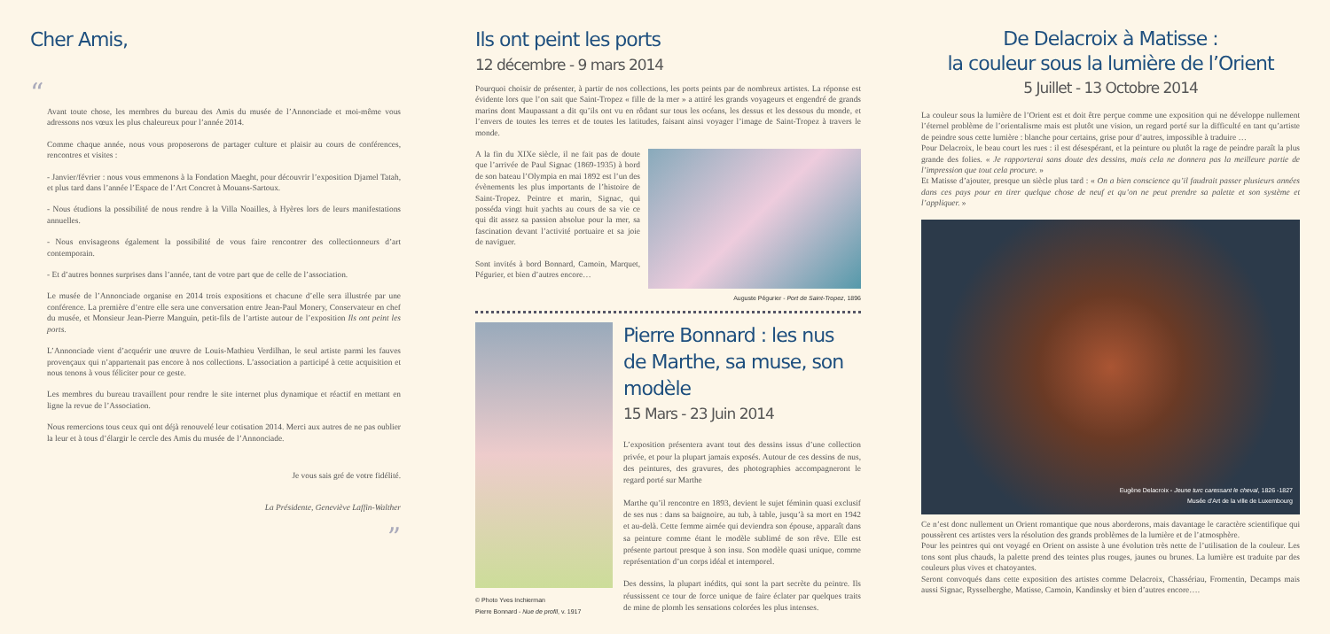Cher Amis,
“
Avant toute chose, les membres du bureau des Amis du musée de l’Annonciade et moi-même vous adressons nos vœux les plus chaleureux pour l’année 2014.
Comme chaque année, nous vous proposerons de partager culture et plaisir au cours de conférences, rencontres et visites :
- Janvier/février : nous vous emmenons à la Fondation Maeght, pour découvrir l’exposition Djamel Tatah, et plus tard dans l’année l’Espace de l’Art Concret à Mouans-Sartoux.
- Nous étudions la possibilité de nous rendre à la Villa Noailles, à Hyères lors de leurs manifestations annuelles.
- Nous envisageons également la possibilité de vous faire rencontrer des collectionneurs d’art contemporain.
- Et d’autres bonnes surprises dans l’année, tant de votre part que de celle de l’association.
Le musée de l’Annonciade organise en 2014 trois expositions et chacune d’elle sera illustrée par une conférence. La première d’entre elle sera une conversation entre Jean-Paul Monery, Conservateur en chef du musée, et Monsieur Jean-Pierre Manguin, petit-fils de l’artiste autour de l’exposition Ils ont peint les ports.
L’Annonciade vient d’acquérir une œuvre de Louis-Mathieu Verdilhan, le seul artiste parmi les fauves provençaux qui n’appartenait pas encore à nos collections. L’association a participé à cette acquisition et nous tenons à vous féliciter pour ce geste.
Les membres du bureau travaillent pour rendre le site internet plus dynamique et réactif en mettant en ligne la revue de l’Association.
Nous remercions tous ceux qui ont déjà renouvelé leur cotisation 2014. Merci aux autres de ne pas oublier la leur et à tous d’élargir le cercle des Amis du musée de l’Annonciade.
Je vous sais gré de votre fidélité.
La Présidente, Geneviève Laffin-Walther
”
Ils ont peint les ports
12 décembre - 9 mars 2014
Pourquoi choisir de présenter, à partir de nos collections, les ports peints par de nombreux artistes. La réponse est évidente lors que l’on sait que Saint-Tropez « fille de la mer » a attiré les grands voyageurs et engendré de grands marins dont Maupassant a dit qu’ils ont vu en rôdant sur tous les océans, les dessus et les dessous du monde, et l’envers de toutes les terres et de toutes les latitudes, faisant ainsi voyager l’image de Saint-Tropez à travers le monde.
A la fin du XIXe siècle, il ne fait pas de doute que l’arrivée de Paul Signac (1869-1935) à bord de son bateau l’Olympia en mai 1892 est l’un des évènements les plus importants de l’histoire de Saint-Tropez. Peintre et marin, Signac, qui posséda vingt huit yachts au cours de sa vie ce qui dit assez sa passion absolue pour la mer, sa fascination devant l’activité portuaire et sa joie de naviguer.
Sont invités à bord Bonnard, Camoin, Marquet, Pégurier, et bien d’autres encore…
Auguste Pégurier - Port de Saint-Tropez, 1896
© Photo Yves Inchierman
Pierre Bonnard - Nue de profil, v. 1917
Pierre Bonnard : les nus de Marthe, sa muse, son modèle
15 Mars - 23 Juin 2014
L’exposition présentera avant tout des dessins issus d’une collection privée, et pour la plupart jamais exposés. Autour de ces dessins de nus, des peintures, des gravures, des photographies accompagneront le regard porté sur Marthe
Marthe qu’il rencontre en 1893, devient le sujet féminin quasi exclusif de ses nus : dans sa baignoire, au tub, à table, jusqu’à sa mort en 1942 et au-delà. Cette femme aimée qui deviendra son épouse, apparaît dans sa peinture comme étant le modèle sublimé de son rêve. Elle est présente partout presque à son insu. Son modèle quasi unique, comme représentation d’un corps idéal et intemporel.
Des dessins, la plupart inédits, qui sont la part secrète du peintre. Ils réussissent ce tour de force unique de faire éclater par quelques traits de mine de plomb les sensations colorées les plus intenses.
De Delacroix à Matisse :
la couleur sous la lumière de l’Orient
5 Juillet - 13 Octobre 2014
La couleur sous la lumière de l’Orient est et doit être perçue comme une exposition qui ne développe nullement l’éternel problème de l’orientalisme mais est plutôt une vision, un regard porté sur la difficulté en tant qu’artiste de peindre sous cette lumière : blanche pour certains, grise pour d’autres, impossible à traduire …
Pour Delacroix, le beau court les rues : il est désespérant, et la peinture ou plutôt la rage de peindre paraît la plus grande des folies. « Je rapporterai sans doute des dessins, mais cela ne donnera pas la meilleure partie de l’impression que tout cela procure. »
Et Matisse d’ajouter, presque un siècle plus tard : « On a bien conscience qu’il faudrait passer plusieurs années dans ces pays pour en tirer quelque chose de neuf et qu’on ne peut prendre sa palette et son système et l’appliquer. »
Eugène Delacroix - Jeune turc caressant le cheval, 1826 -1827
Musée d’Art de la ville de Luxembourg
Ce n’est donc nullement un Orient romantique que nous aborderons, mais davantage le caractère scientifique qui poussèrent ces artistes vers la résolution des grands problèmes de la lumière et de l’atmosphère.
Pour les peintres qui ont voyagé en Orient on assiste à une évolution très nette de l’utilisation de la couleur. Les tons sont plus chauds, la palette prend des teintes plus rouges, jaunes ou brunes. La lumière est traduite par des couleurs plus vives et chatoyantes.
Seront convoqués dans cette exposition des artistes comme Delacroix, Chassériau, Fromentin, Decamps mais aussi Signac, Rysselberghe, Matisse, Camoin, Kandinsky et bien d’autres encore….